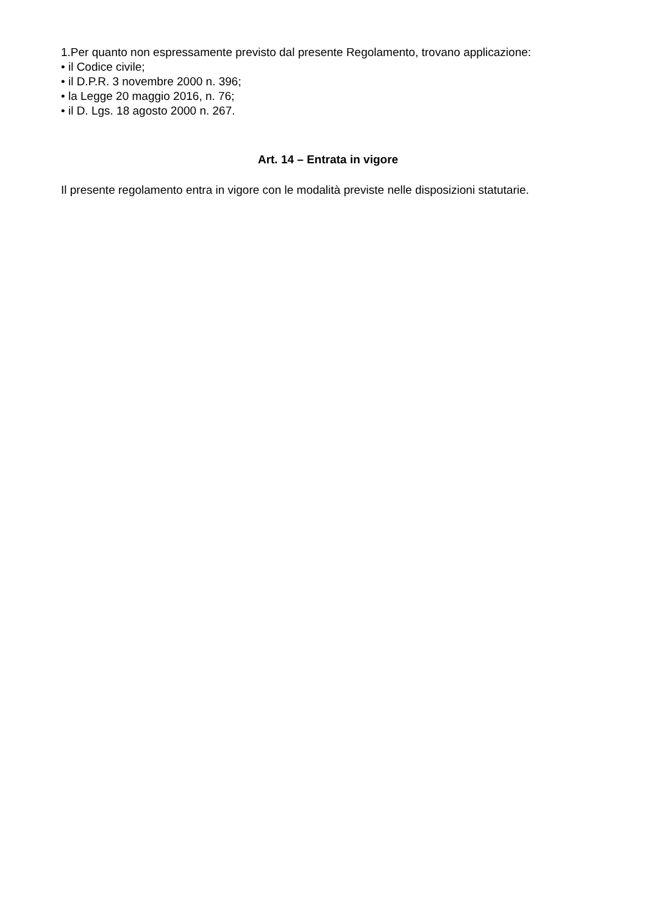1.Per quanto non espressamente previsto dal presente Regolamento, trovano applicazione:
• il Codice civile;
• il D.P.R. 3 novembre 2000 n. 396;
• la Legge 20 maggio 2016, n. 76;
• il D. Lgs. 18 agosto 2000 n. 267.
Art. 14 – Entrata in vigore
Il presente regolamento entra in vigore con le modalità previste nelle disposizioni statutarie.